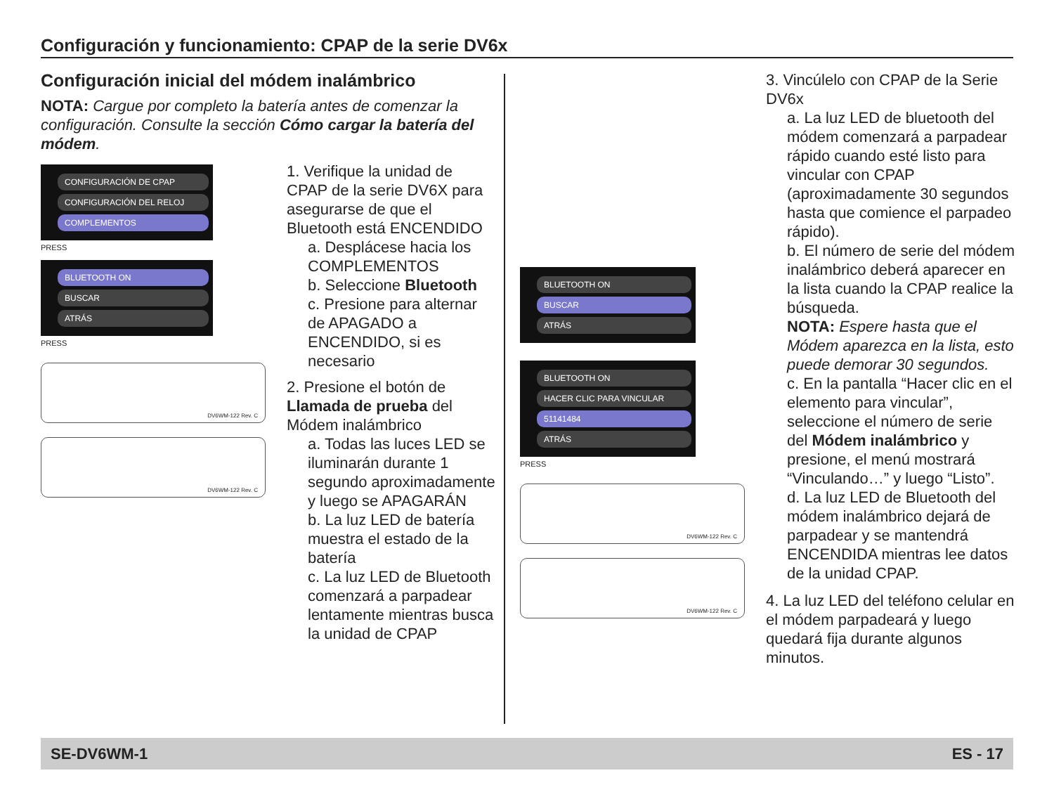Configuración y funcionamiento: CPAP de la serie DV6x
Configuración inicial del módem inalámbrico
NOTA: Cargue por completo la batería antes de comenzar la configuración. Consulte la sección Cómo cargar la batería del módem.
CONFIGURACIÓN DE CPAP
CONFIGURACIÓN DEL RELOJ
COMPLEMENTOS
PRESS
BLUETOOTH ON
BUSCAR
ATRÁS
PRESS
DV6WM-122 Rev. C
DV6WM-122 Rev. C
1. Verifique la unidad de CPAP de la serie DV6X para asegurarse de que el Bluetooth está ENCENDIDO
a. Desplácese hacia los COMPLEMENTOS
b. Seleccione Bluetooth
c. Presione para alternar de APAGADO a ENCENDIDO, si es necesario
2. Presione el botón de Llamada de prueba del Módem inalámbrico
a. Todas las luces LED se iluminarán durante 1 segundo aproximadamente y luego se APAGARÁN
b. La luz LED de batería muestra el estado de la batería
c. La luz LED de Bluetooth comenzará a parpadear lentamente mientras busca la unidad de CPAP
BLUETOOTH ON
BUSCAR
ATRÁS
BLUETOOTH ON
HACER CLIC PARA VINCULAR
51141484
ATRÁS
PRESS
DV6WM-122 Rev. C
DV6WM-122 Rev. C
3. Vincúlelo con CPAP de la Serie DV6x
a. La luz LED de bluetooth del módem comenzará a parpadear rápido cuando esté listo para vincular con CPAP (aproximadamente 30 segundos hasta que comience el parpadeo rápido).
b. El número de serie del módem inalámbrico deberá aparecer en la lista cuando la CPAP realice la búsqueda.
NOTA: Espere hasta que el Módem aparezca en la lista, esto puede demorar 30 segundos.
c. En la pantalla “Hacer clic en el elemento para vincular”, seleccione el número de serie del Módem inalámbrico y presione, el menú mostrará “Vinculando…” y luego “Listo”.
d. La luz LED de Bluetooth del módem inalámbrico dejará de parpadear y se mantendrá ENCENDIDA mientras lee datos de la unidad CPAP.
4. La luz LED del teléfono celular en el módem parpadeará y luego quedará fija durante algunos minutos.
SE-DV6WM-1 ES - 17